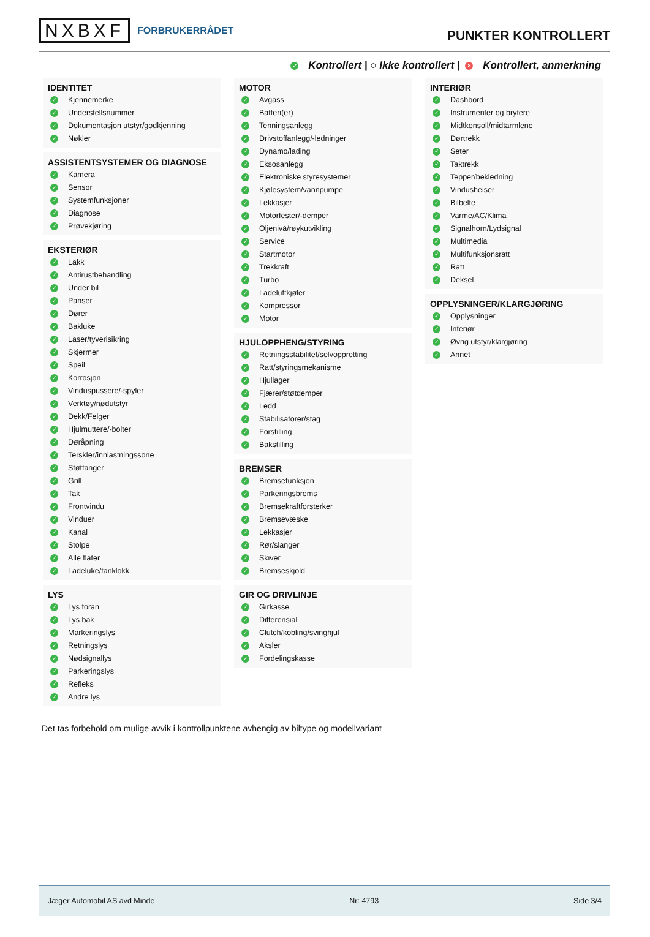NXBXF FORBRUKERRÅDET
PUNKTER KONTROLLERT
✓ Kontrollert | ○ Ikke kontrollert | × Kontrollert, anmerkning
IDENTITET
✓ Kjennemerke
✓ Understellsnummer
✓ Dokumentasjon utstyr/godkjenning
✓ Nøkler
ASSISTENTSYSTEMER OG DIAGNOSE
✓ Kamera
✓ Sensor
✓ Systemfunksjoner
✓ Diagnose
✓ Prøvekjøring
EKSTERIØR
✓ Lakk
✓ Antirustbehandling
✓ Under bil
✓ Panser
✓ Dører
✓ Bakluke
✓ Låser/tyverisikring
✓ Skjermer
✓ Speil
✓ Korrosjon
✓ Vinduspussere/-spyler
✓ Verktøy/nødutstyr
✓ Dekk/Felger
✓ Hjulmuttere/-bolter
✓ Døråpning
✓ Terskler/innlastningssone
✓ Støtfanger
✓ Grill
✓ Tak
✓ Frontvindu
✓ Vinduer
✓ Kanal
✓ Stolpe
✓ Alle flater
✓ Ladeluke/tanklokk
LYS
✓ Lys foran
✓ Lys bak
✓ Markeringslys
✓ Retningslys
✓ Nødsignallys
✓ Parkeringslys
✓ Refleks
✓ Andre lys
MOTOR
✓ Avgass
✓ Batteri(er)
✓ Tenningsanlegg
✓ Drivstoffanlegg/-ledninger
✓ Dynamo/lading
✓ Eksosanlegg
✓ Elektroniske styresystemer
✓ Kjølesystem/vannpumpe
✓ Lekkasjer
✓ Motorfester/-demper
✓ Oljenivå/røykutvikling
✓ Service
✓ Startmotor
✓ Trekkraft
✓ Turbo
✓ Ladeluftkjøler
✓ Kompressor
✓ Motor
HJULOPPHENG/STYRING
✓ Retningsstabilitet/selvoppretting
✓ Ratt/styringsmekanisme
✓ Hjullager
✓ Fjærer/støtdemper
✓ Ledd
✓ Stabilisatorer/stag
✓ Forstilling
✓ Bakstilling
BREMSER
✓ Bremsefunksjon
✓ Parkeringsbrems
✓ Bremsekraftforsterker
✓ Bremsevæske
✓ Lekkasjer
✓ Rør/slanger
✓ Skiver
✓ Bremseskjold
GIR OG DRIVLINJE
✓ Girkasse
✓ Differensial
✓ Clutch/kobling/svinghjul
✓ Aksler
✓ Fordelingskasse
INTERIØR
✓ Dashbord
✓ Instrumenter og brytere
✓ Midtkonsoll/midtarmlene
✓ Dørtrekk
✓ Seter
✓ Taktrekk
✓ Tepper/bekledning
✓ Vindusheiser
✓ Bilbelte
✓ Varme/AC/Klima
✓ Signalhorn/Lydsignal
✓ Multimedia
✓ Multifunksjonsratt
✓ Ratt
✓ Deksel
OPPLYSNINGER/KLARGJØRING
✓ Opplysninger
✓ Interiør
✓ Øvrig utstyr/klargjøring
✓ Annet
Det tas forbehold om mulige avvik i kontrollpunktene avhengig av biltype og modellvariant
Jæger Automobil AS avd Minde Nr: 4793 Side 3/4